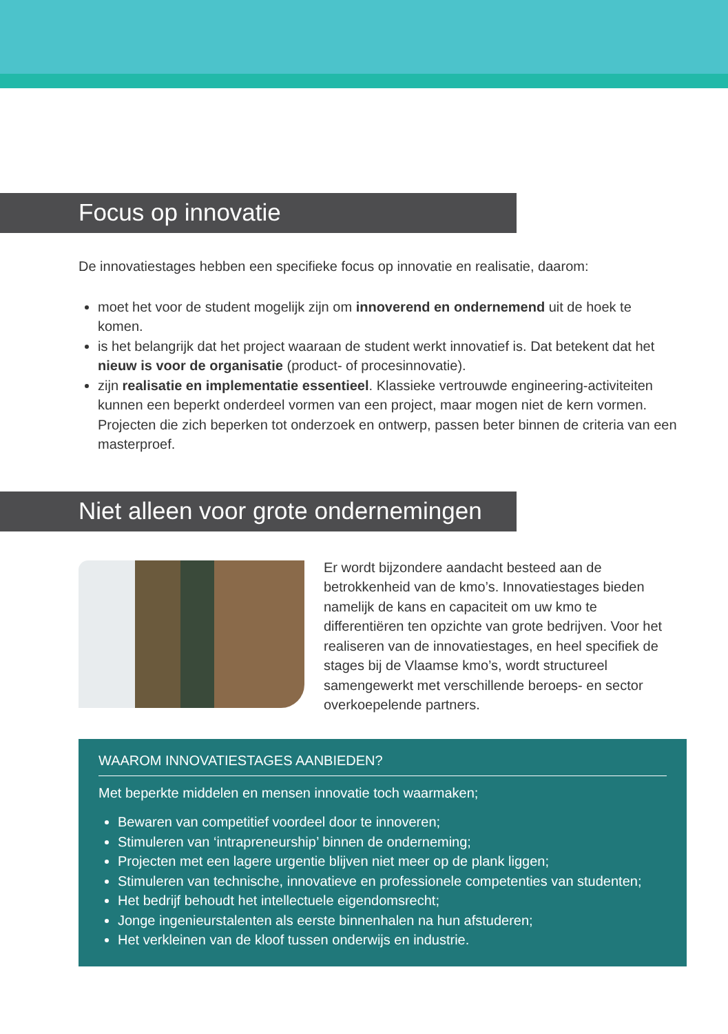Focus op innovatie
De innovatiestages hebben een specifieke focus op innovatie en realisatie, daarom:
moet het voor de student mogelijk zijn om innoverend en ondernemend uit de hoek te komen.
is het belangrijk dat het project waaraan de student werkt innovatief is. Dat betekent dat het nieuw is voor de organisatie (product- of procesinnovatie).
zijn realisatie en implementatie essentieel. Klassieke vertrouwde engineering-activiteiten kunnen een beperkt onderdeel vormen van een project, maar mogen niet de kern vormen. Projecten die zich beperken tot onderzoek en ontwerp, passen beter binnen de criteria van een masterproef.
Niet alleen voor grote ondernemingen
Er wordt bijzondere aandacht besteed aan de betrokkenheid van de kmo’s. Innovatiestages bieden namelijk de kans en capaciteit om uw kmo te differentiëren ten opzichte van grote bedrijven. Voor het realiseren van de innovatiestages, en heel specifiek de stages bij de Vlaamse kmo’s, wordt structureel samengewerkt met verschillende beroeps- en sector overkoepelende partners.
WAAROM INNOVATIESTAGES AANBIEDEN?
Met beperkte middelen en mensen innovatie toch waarmaken;
Bewaren van competitief voordeel door te innoveren;
Stimuleren van ‘intrapreneurship’ binnen de onderneming;
Projecten met een lagere urgentie blijven niet meer op de plank liggen;
Stimuleren van technische, innovatieve en professionele competenties van studenten;
Het bedrijf behoudt het intellectuele eigendomsrecht;
Jonge ingenieurstalenten als eerste binnenhalen na hun afstuderen;
Het verkleinen van de kloof tussen onderwijs en industrie.